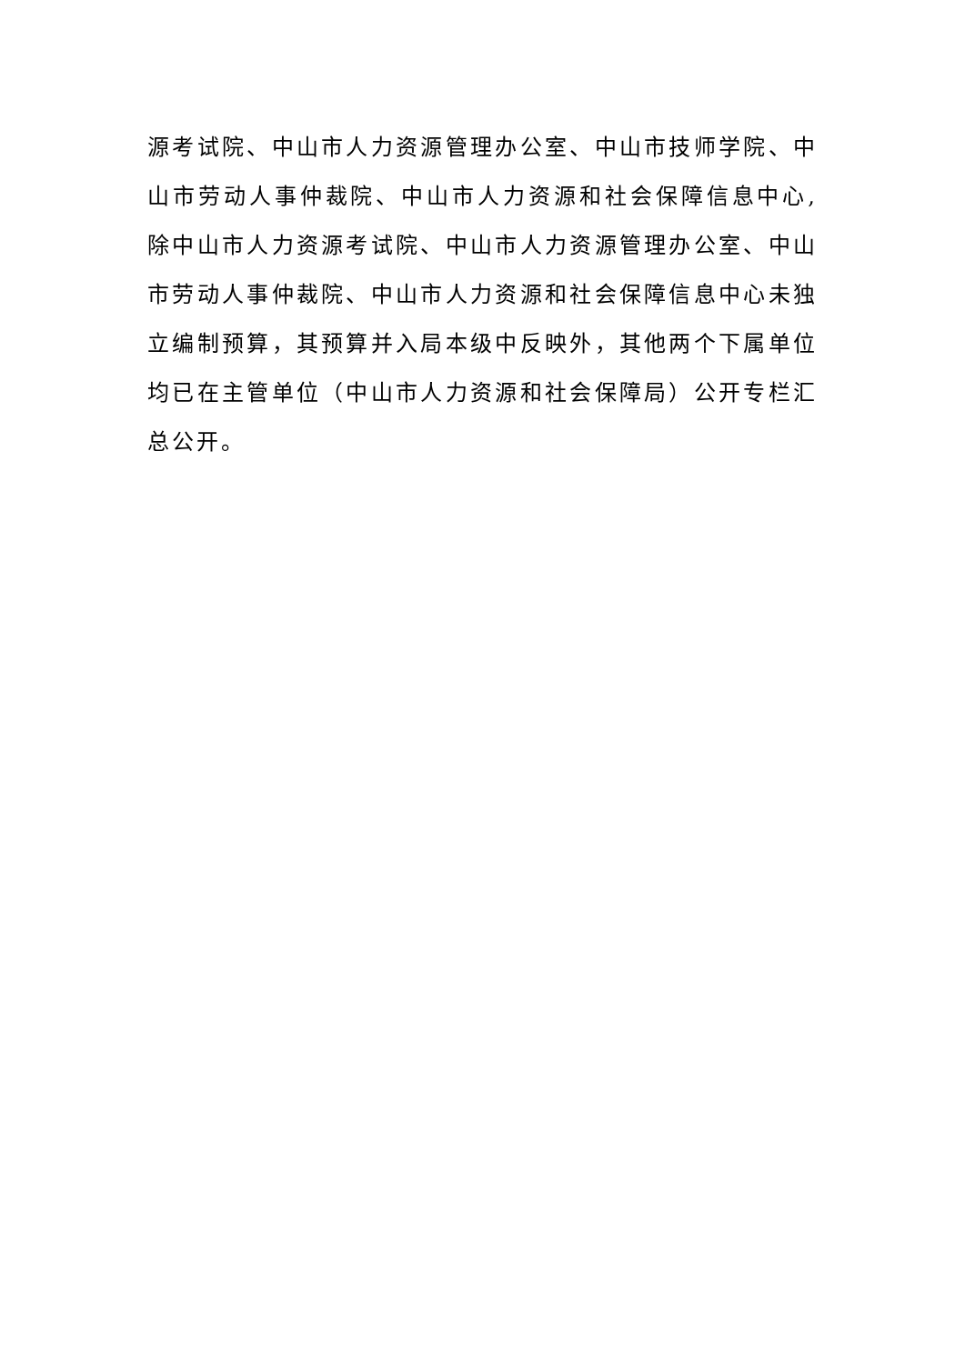源考试院、中山市人力资源管理办公室、中山市技师学院、中山市劳动人事仲裁院、中山市人力资源和社会保障信息中心,除中山市人力资源考试院、中山市人力资源管理办公室、中山市劳动人事仲裁院、中山市人力资源和社会保障信息中心未独立编制预算，其预算并入局本级中反映外，其他两个下属单位均已在主管单位（中山市人力资源和社会保障局）公开专栏汇总公开。